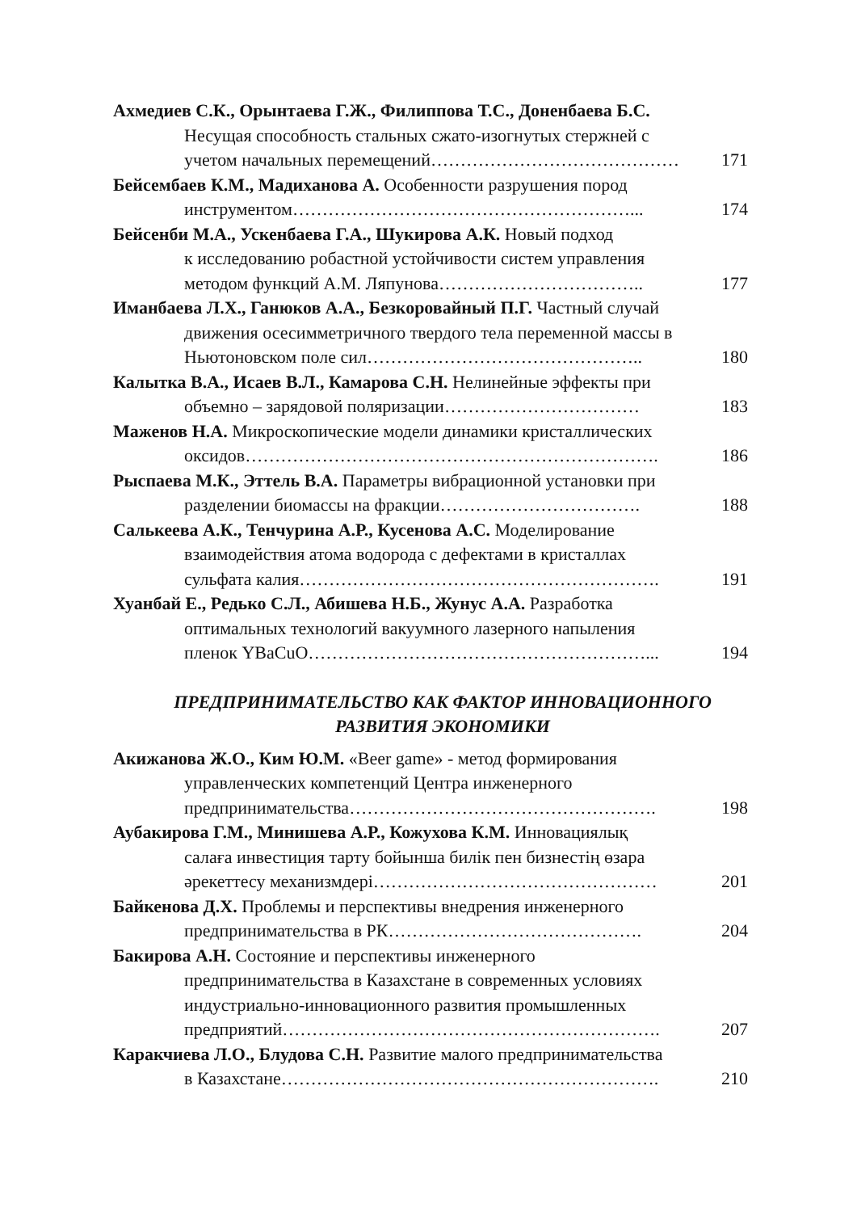Ахмедиев С.К., Орынтаева Г.Ж., Филиппова Т.С., Доненбаева Б.С.
Несущая способность стальных сжато-изогнутых стержней с
учетом начальных перемещений…………………………………… 171
Бейсембаев К.М., Мадиханова А. Особенности разрушения пород
инструментом…………………………………………………... 174
Бейсенби М.А., Ускенбаева Г.А., Шукирова А.К. Новый подход
к исследованию робастной устойчивости систем управления
методом функций А.М. Ляпунова…………………………….. 177
Иманбаева Л.Х., Ганюков А.А., Безкоровайный П.Г. Частный случай
движения осесимметричного твердого тела переменной массы в
Ньютоновском поле сил……………………………………….. 180
Калытка В.А., Исаев В.Л., Камарова С.Н. Нелинейные эффекты при
объемно – зарядовой поляризации…………………………… 183
Маженов Н.А. Микроскопические модели динамики кристаллических
оксидов……………………………………………………………. 186
Рыспаева М.К., Эттель В.А. Параметры вибрационной установки при
разделении биомассы на фракции……………………………. 188
Салькеева А.К., Тенчурина А.Р., Кусенова А.С. Моделирование
взаимодействия атома водорода с дефектами в кристаллах
сульфата калия……………………………………………………. 191
Хуанбай Е., Редько С.Л., Абишева Н.Б., Жунус А.А. Разработка
оптимальных технологий вакуумного лазерного напыления
пленок YBaCuO…………………………………………………... 194
ПРЕДПРИНИМАТЕЛЬСТВО КАК ФАКТОР ИННОВАЦИОННОГО
РАЗВИТИЯ ЭКОНОМИКИ
Акижанова Ж.О., Ким Ю.М. «Beer game» - метод формирования
управленческих компетенций Центра инженерного
предпринимательства……………………………………………. 198
Аубакирова Г.М., Минишева А.Р., Кожухова К.М. Инновациялық
салаға инвестиция тарту бойынша билік пен бизнестің өзара
әрекеттесу механизмдері………………………………………… 201
Байкенова Д.Х. Проблемы и перспективы внедрения инженерного
предпринимательства в РК……………………………………. 204
Бакирова А.Н. Состояние и перспективы инженерного
предпринимательства в Казахстане в современных условиях
индустриально-инновационного развития промышленных
предприятий………………………………………………………. 207
Каракчиева Л.О., Блудова С.Н. Развитие малого предпринимательства
в Казахстане………………………………………………………. 210